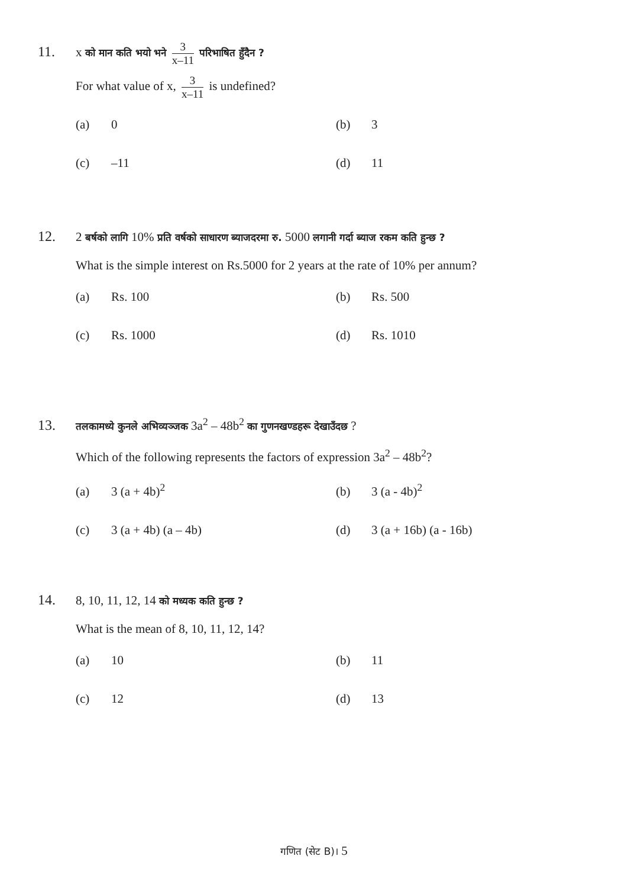11. x को मान कति भयो भने 3 x–11 परिभाषित हुँदैन ?
For what value of x, 3 x–11 is undefined?
(a) 0
(b) 3
(c) –11
(d) 11
12. 2 बर्षको लागि 10% प्रति वर्षको साधारण ब्याजदरमा रु. 5000 लगानी गर्दा ब्याज रकम कति हुन्छ ?
What is the simple interest on Rs.5000 for 2 years at the rate of 10% per annum?
(a) Rs. 100
(b) Rs. 500
(c) Rs. 1000
(d) Rs. 1010
13. तलकामध्ये कुनले अभिव्यञ्जक 3a<sup>2</sup> – 48b<sup>2</sup> का गुणनखण्डहरू देखाउँदछ ?
Which of the following represents the factors of expression 3a<sup>2</sup> – 48b<sup>2</sup>?
(a) 3 (a + 4b)<sup>2</sup>
(b) 3 (a - 4b)<sup>2</sup>
(c) 3 (a + 4b) (a – 4b)
(d) 3 (a + 16b) (a - 16b)
14. 8, 10, 11, 12, 14 को मध्यक कति हुन्छ ?
What is the mean of 8, 10, 11, 12, 14?
(a) 10
(b) 11
(c) 12
(d) 13
गणित (सेट B)। 5